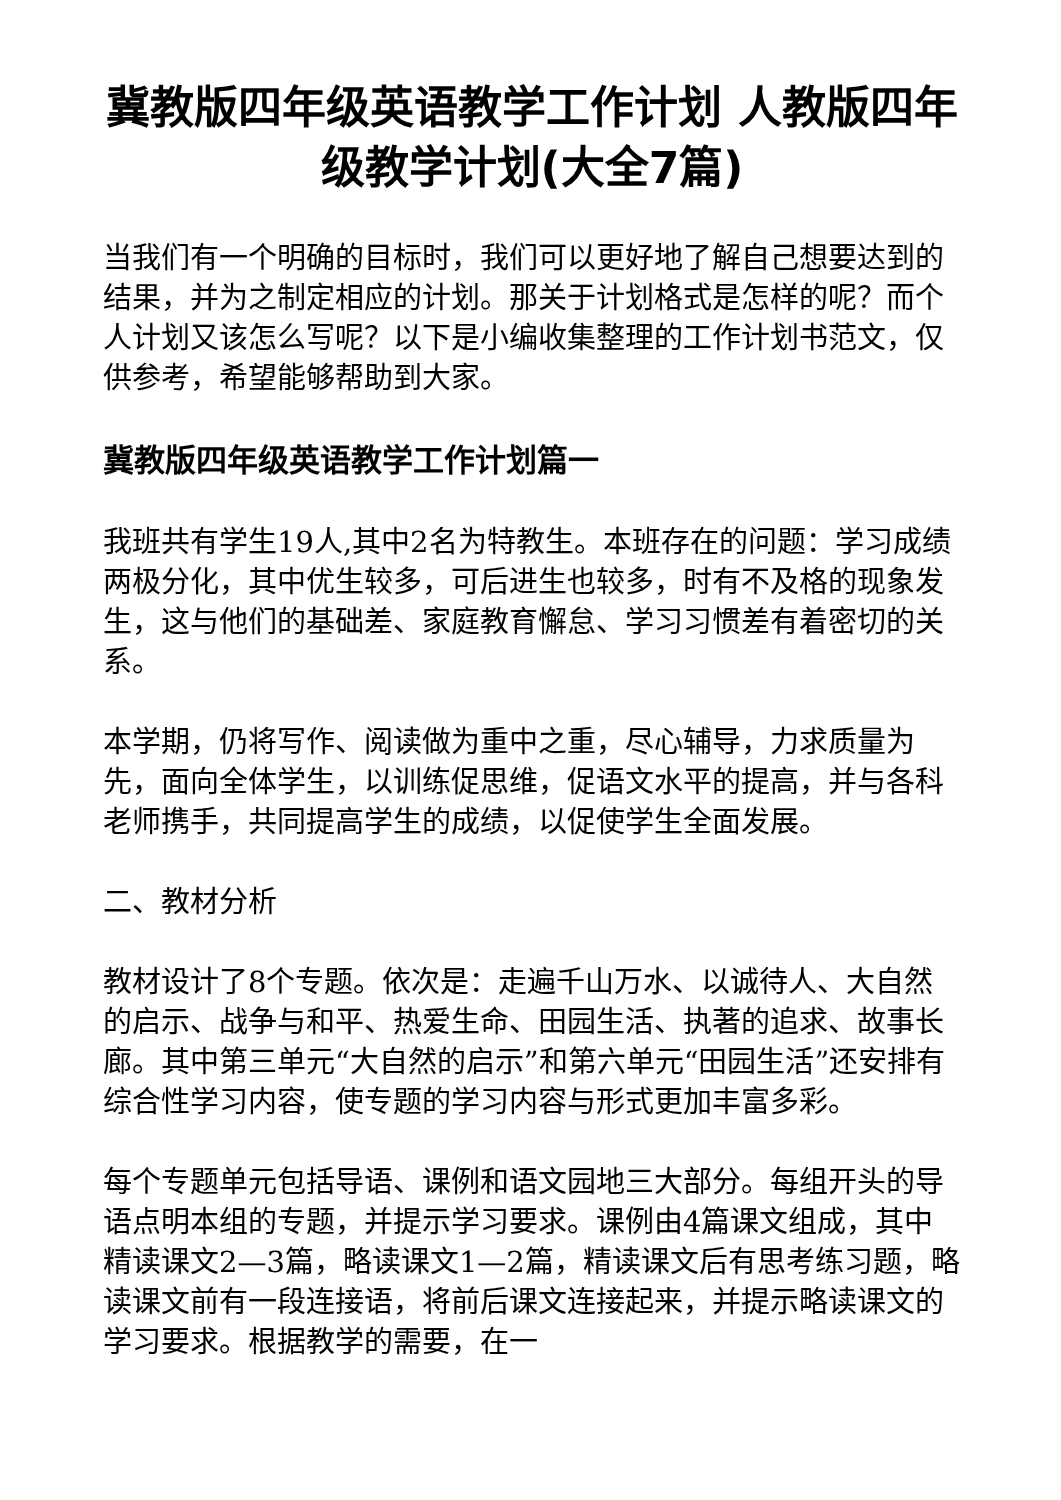冀教版四年级英语教学工作计划 人教版四年级教学计划(大全7篇)
当我们有一个明确的目标时，我们可以更好地了解自己想要达到的结果，并为之制定相应的计划。那关于计划格式是怎样的呢？而个人计划又该怎么写呢？以下是小编收集整理的工作计划书范文，仅供参考，希望能够帮助到大家。
冀教版四年级英语教学工作计划篇一
我班共有学生19人,其中2名为特教生。本班存在的问题：学习成绩两极分化，其中优生较多，可后进生也较多，时有不及格的现象发生，这与他们的基础差、家庭教育懈怠、学习习惯差有着密切的关系。
本学期，仍将写作、阅读做为重中之重，尽心辅导，力求质量为先，面向全体学生，以训练促思维，促语文水平的提高，并与各科老师携手，共同提高学生的成绩，以促使学生全面发展。
二、教材分析
教材设计了8个专题。依次是：走遍千山万水、以诚待人、大自然的启示、战争与和平、热爱生命、田园生活、执著的追求、故事长廊。其中第三单元“大自然的启示”和第六单元“田园生活”还安排有综合性学习内容，使专题的学习内容与形式更加丰富多彩。
每个专题单元包括导语、课例和语文园地三大部分。每组开头的导语点明本组的专题，并提示学习要求。课例由4篇课文组成，其中精读课文2—3篇，略读课文1—2篇，精读课文后有思考练习题，略读课文前有一段连接语，将前后课文连接起来，并提示略读课文的学习要求。根据教学的需要，在一